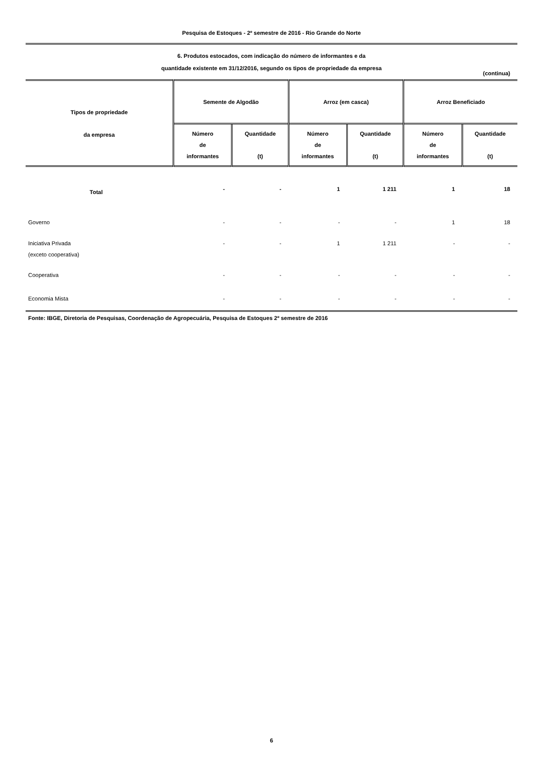Pesquisa de Estoques - 2º semestre de 2016 - Rio Grande do Norte
6. Produtos estocados, com indicação do número de informantes e da
quantidade existente em 31/12/2016, segundo os tipos de propriedade da empresa
(continua)
| Tipos de propriedade da empresa | Semente de Algodão | | Arroz (em casca) | | Arroz Beneficiado | |
| --- | --- | --- | --- | --- | --- | --- |
| | Número de informantes | Quantidade (t) | Número de informantes | Quantidade (t) | Número de informantes | Quantidade (t) |
| Total | - | - | 1 | 1 211 | 1 | 18 |
| Governo | - | - | - | - | 1 | 18 |
| Iniciativa Privada (exceto cooperativa) | - | - | 1 | 1 211 | - | - |
| Cooperativa | - | - | - | - | - | - |
| Economia Mista | - | - | - | - | - | - |
Fonte: IBGE, Diretoria de Pesquisas, Coordenação de Agropecuária, Pesquisa de Estoques 2º semestre de 2016
6